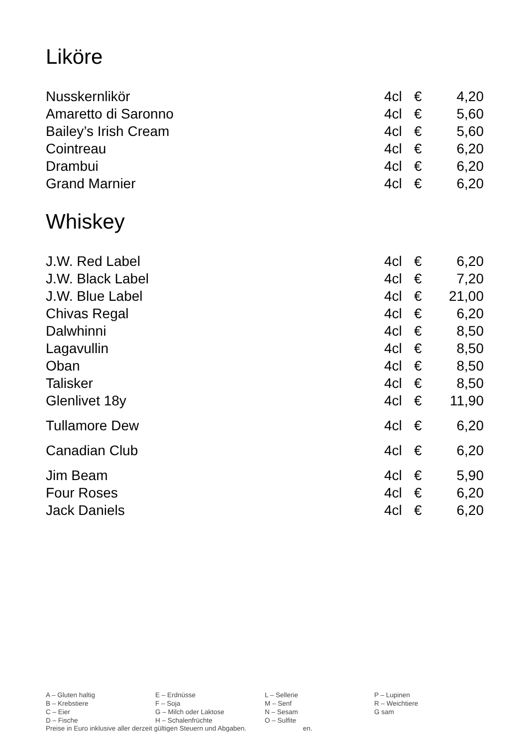Liköre
| Nusskernlikör | 4cl | € | 4,20 |
| Amaretto di Saronno | 4cl | € | 5,60 |
| Bailey’s Irish Cream | 4cl | € | 5,60 |
| Cointreau | 4cl | € | 6,20 |
| Drambui | 4cl | € | 6,20 |
| Grand Marnier | 4cl | € | 6,20 |
Whiskey
| J.W. Red Label | 4cl | € | 6,20 |
| J.W. Black Label | 4cl | € | 7,20 |
| J.W. Blue Label | 4cl | € | 21,00 |
| Chivas Regal | 4cl | € | 6,20 |
| Dalwhinni | 4cl | € | 8,50 |
| Lagavullin | 4cl | € | 8,50 |
| Oban | 4cl | € | 8,50 |
| Talisker | 4cl | € | 8,50 |
| Glenlivet 18y | 4cl | € | 11,90 |
| Tullamore Dew | 4cl | € | 6,20 |
| Canadian Club | 4cl | € | 6,20 |
| Jim Beam | 4cl | € | 5,90 |
| Four Roses | 4cl | € | 6,20 |
| Jack Daniels | 4cl | € | 6,20 |
| A – Gluten haltig | E – Erdnüsse | L – Sellerie | P – Lupinen |
| B – Krebstiere | F – Soja | M – Senf | R – Weichtiere |
| C – Eier | G – Milch oder Laktose | N – Sesam | G sam |
| D – Fische | H – Schalenfrüchte | O – Sulfite | |
Preise in Euro inklusive aller derzeit gültigen Steuern und Abgaben. en.